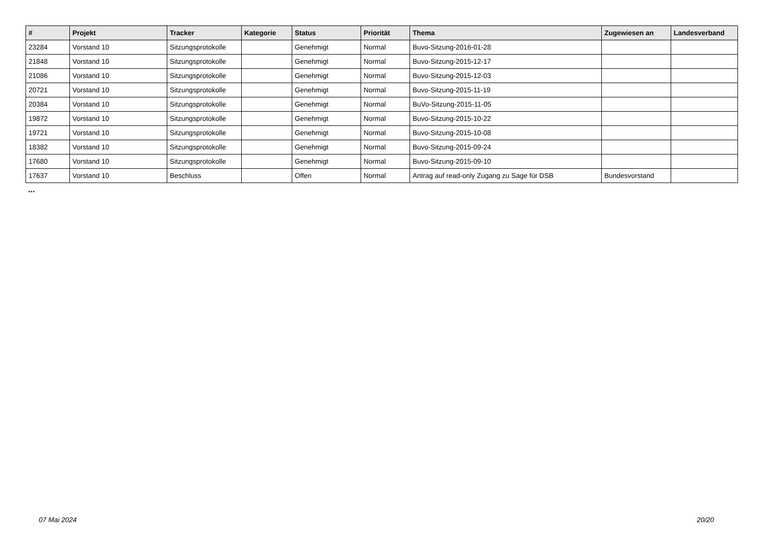| # | Projekt | Tracker | Kategorie | Status | Priorität | Thema | Zugewiesen an | Landesverband |
| --- | --- | --- | --- | --- | --- | --- | --- | --- |
| 23284 | Vorstand 10 | Sitzungsprotokolle | | Genehmigt | Normal | Buvo-Sitzung-2016-01-28 | | |
| 21848 | Vorstand 10 | Sitzungsprotokolle | | Genehmigt | Normal | Buvo-Sitzung-2015-12-17 | | |
| 21086 | Vorstand 10 | Sitzungsprotokolle | | Genehmigt | Normal | Buvo-Sitzung-2015-12-03 | | |
| 20721 | Vorstand 10 | Sitzungsprotokolle | | Genehmigt | Normal | Buvo-Sitzung-2015-11-19 | | |
| 20384 | Vorstand 10 | Sitzungsprotokolle | | Genehmigt | Normal | BuVo-Sitzung-2015-11-05 | | |
| 19872 | Vorstand 10 | Sitzungsprotokolle | | Genehmigt | Normal | Buvo-Sitzung-2015-10-22 | | |
| 19721 | Vorstand 10 | Sitzungsprotokolle | | Genehmigt | Normal | Buvo-Sitzung-2015-10-08 | | |
| 18382 | Vorstand 10 | Sitzungsprotokolle | | Genehmigt | Normal | Buvo-Sitzung-2015-09-24 | | |
| 17680 | Vorstand 10 | Sitzungsprotokolle | | Genehmigt | Normal | Buvo-Sitzung-2015-09-10 | | |
| 17637 | Vorstand 10 | Beschluss | | Offen | Normal | Antrag auf read-only Zugang zu Sage für DSB | Bundesvorstand | |
...
07 Mai 2024 20/20